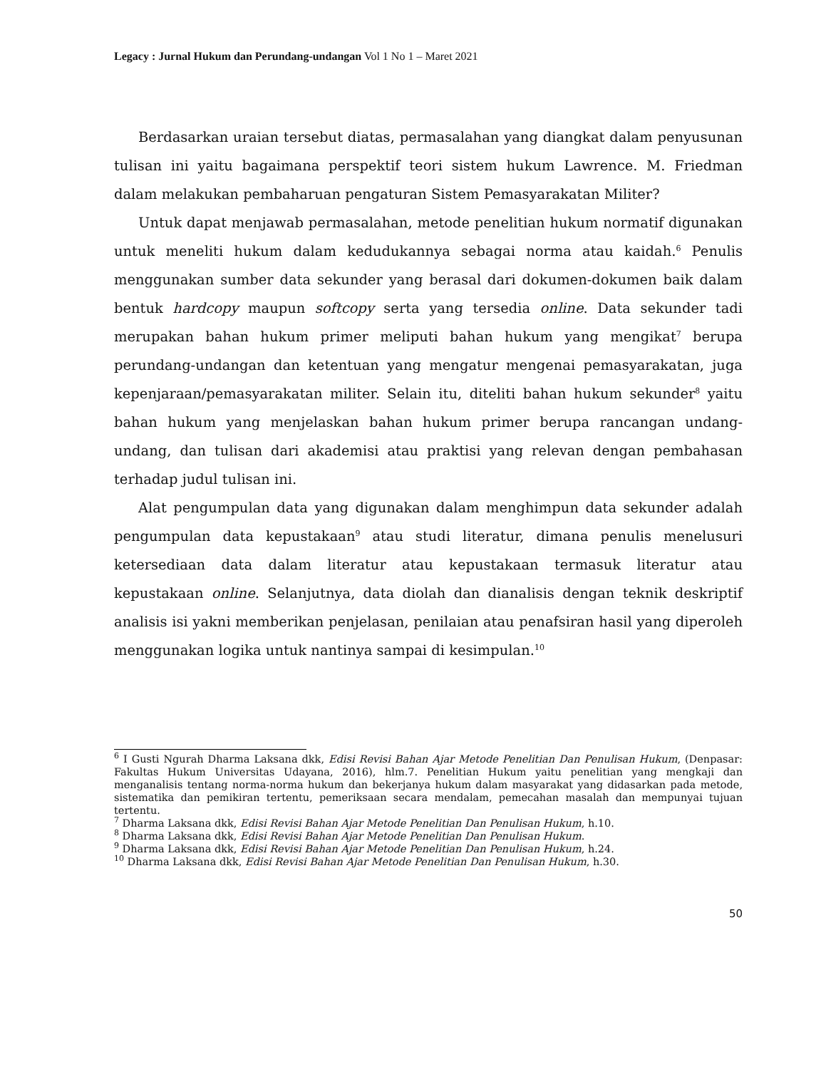Legacy : Jurnal Hukum dan Perundang-undangan Vol 1 No 1 – Maret 2021
Berdasarkan uraian tersebut diatas, permasalahan yang diangkat dalam penyusunan tulisan ini yaitu bagaimana perspektif teori sistem hukum Lawrence. M. Friedman dalam melakukan pembaharuan pengaturan Sistem Pemasyarakatan Militer?
Untuk dapat menjawab permasalahan, metode penelitian hukum normatif digunakan untuk meneliti hukum dalam kedudukannya sebagai norma atau kaidah.<sup>6</sup> Penulis menggunakan sumber data sekunder yang berasal dari dokumen-dokumen baik dalam bentuk hardcopy maupun softcopy serta yang tersedia online. Data sekunder tadi merupakan bahan hukum primer meliputi bahan hukum yang mengikat<sup>7</sup> berupa perundang-undangan dan ketentuan yang mengatur mengenai pemasyarakatan, juga kepenjaraan/pemasyarakatan militer. Selain itu, diteliti bahan hukum sekunder<sup>8</sup> yaitu bahan hukum yang menjelaskan bahan hukum primer berupa rancangan undang-undang, dan tulisan dari akademisi atau praktisi yang relevan dengan pembahasan terhadap judul tulisan ini.
Alat pengumpulan data yang digunakan dalam menghimpun data sekunder adalah pengumpulan data kepustakaan<sup>9</sup> atau studi literatur, dimana penulis menelusuri ketersediaan data dalam literatur atau kepustakaan termasuk literatur atau kepustakaan online. Selanjutnya, data diolah dan dianalisis dengan teknik deskriptif analisis isi yakni memberikan penjelasan, penilaian atau penafsiran hasil yang diperoleh menggunakan logika untuk nantinya sampai di kesimpulan.<sup>10</sup>
<sup>6</sup> I Gusti Ngurah Dharma Laksana dkk, Edisi Revisi Bahan Ajar Metode Penelitian Dan Penulisan Hukum, (Denpasar: Fakultas Hukum Universitas Udayana, 2016), hlm.7. Penelitian Hukum yaitu penelitian yang mengkaji dan menganalisis tentang norma-norma hukum dan bekerjanya hukum dalam masyarakat yang didasarkan pada metode, sistematika dan pemikiran tertentu, pemeriksaan secara mendalam, pemecahan masalah dan mempunyai tujuan tertentu.
<sup>7</sup> Dharma Laksana dkk, Edisi Revisi Bahan Ajar Metode Penelitian Dan Penulisan Hukum, h.10.
<sup>8</sup> Dharma Laksana dkk, Edisi Revisi Bahan Ajar Metode Penelitian Dan Penulisan Hukum.
<sup>9</sup> Dharma Laksana dkk, Edisi Revisi Bahan Ajar Metode Penelitian Dan Penulisan Hukum, h.24.
<sup>10</sup> Dharma Laksana dkk, Edisi Revisi Bahan Ajar Metode Penelitian Dan Penulisan Hukum, h.30.
50